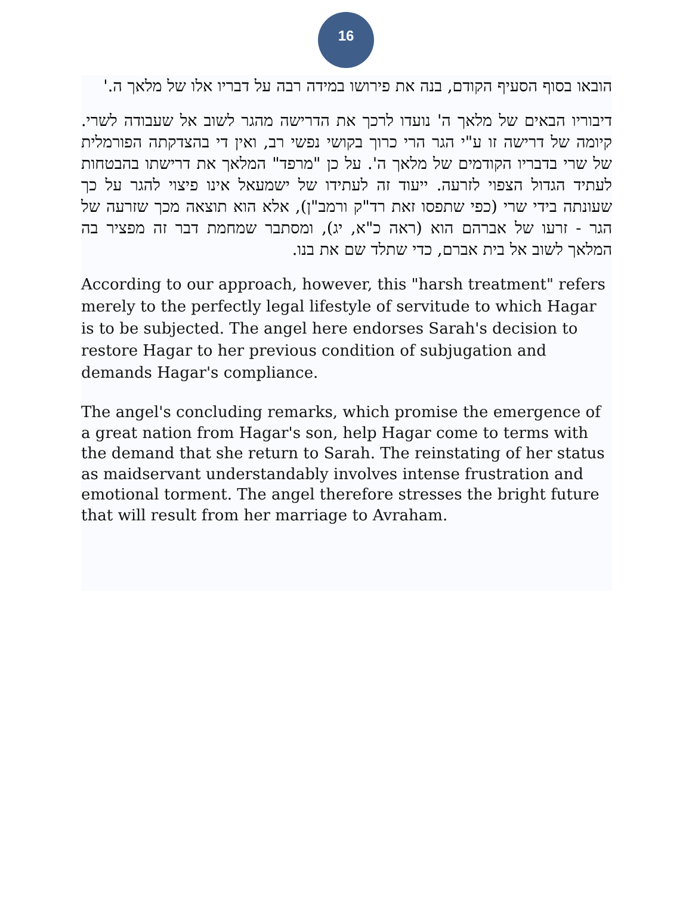16
הובאו בסוף הסעיף הקודם, בנה את פירושו במידה רבה על דבריו אלו של מלאך ה.'
דיבוריו הבאים של מלאך ה' נועדו לרכך את הדרישה מהגר לשוב אל שעבודה לשרי. קיומה של דרישה זו ע"י הגר הרי כרוך בקושי נפשי רב, ואין די בהצדקתה הפורמלית של שרי בדבריו הקודמים של מלאך ה'. על כן "מרפד" המלאך את דרישתו בהבטחות לעתיד הגדול הצפוי לזרעה. ייעוד זה לעתידו של ישמעאל אינו פיצוי להגר על כך שעונתה בידי שרי (כפי שתפסו זאת רד"ק ורמב"ן), אלא הוא תוצאה מכך שזרעה של הגר - זרעו של אברהם הוא (ראה כ"א, יג), ומסתבר שמחמת דבר זה מפציר בה המלאך לשוב אל בית אברם, כדי שתלד שם את בנו.
According to our approach, however, this "harsh treatment" refers merely to the perfectly legal lifestyle of servitude to which Hagar is to be subjected. The angel here endorses Sarah's decision to restore Hagar to her previous condition of subjugation and demands Hagar's compliance.
The angel's concluding remarks, which promise the emergence of a great nation from Hagar's son, help Hagar come to terms with the demand that she return to Sarah. The reinstating of her status as maidservant understandably involves intense frustration and emotional torment. The angel therefore stresses the bright future that will result from her marriage to Avraham.